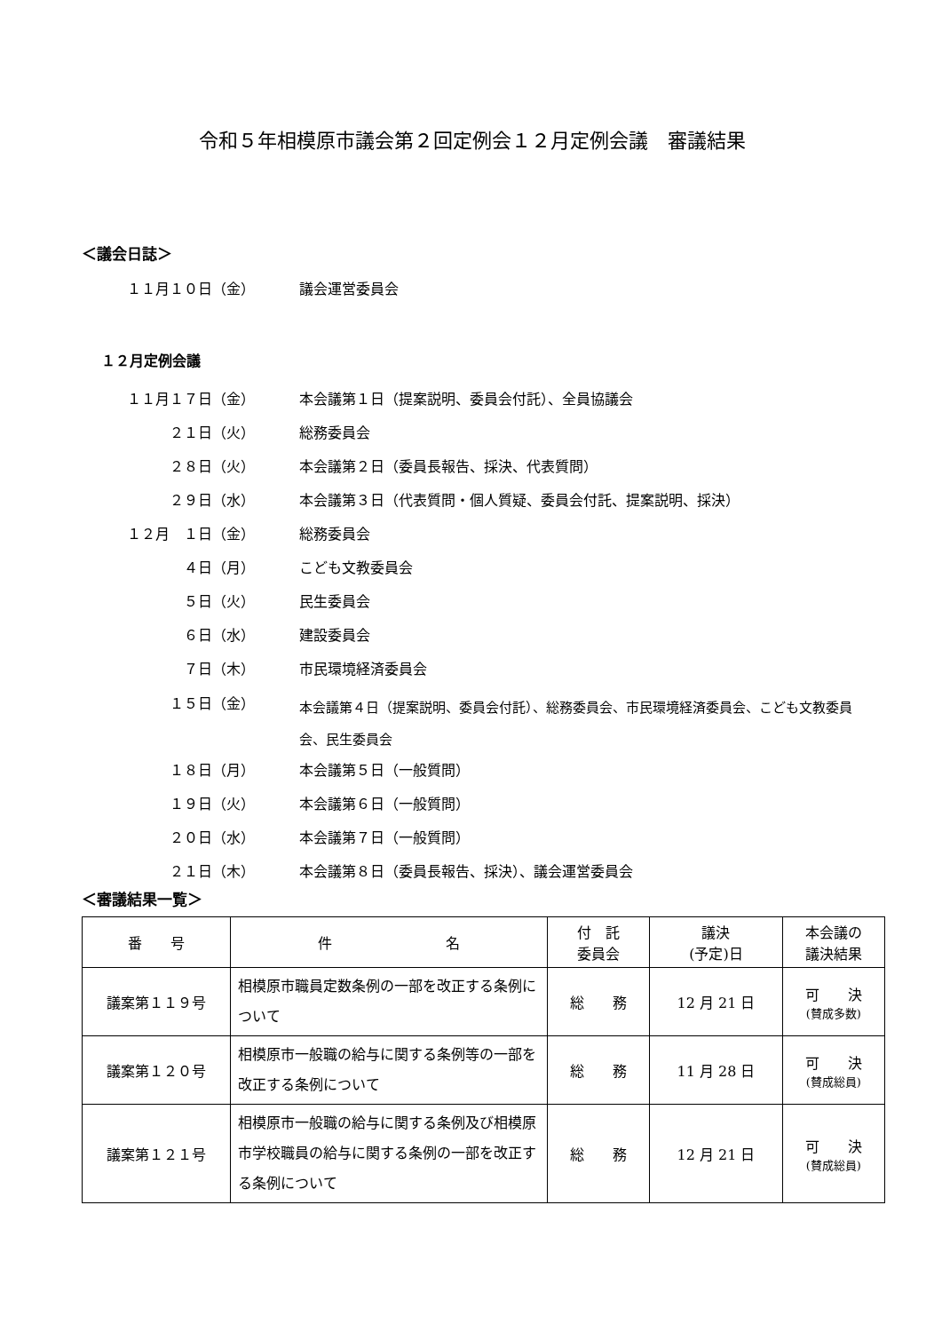令和５年相模原市議会第２回定例会１２月定例会議　審議結果
＜議会日誌＞
１１月１０日（金） 議会運営委員会
１２月定例会議
１１月１７日（金） 本会議第１日（提案説明、委員会付託）、全員協議会
２１日（火） 総務委員会
２８日（火） 本会議第２日（委員長報告、採決、代表質問）
２９日（水） 本会議第３日（代表質問・個人質疑、委員会付託、提案説明、採決）
１２月　１日（金） 総務委員会
４日（月） こども文教委員会
５日（火） 民生委員会
６日（水） 建設委員会
７日（木） 市民環境経済委員会
１５日（金） 本会議第４日（提案説明、委員会付託）、総務委員会、市民環境経済委員会、こども文教委員会、民生委員会
１８日（月） 本会議第５日（一般質問）
１９日（火） 本会議第６日（一般質問）
２０日（水） 本会議第７日（一般質問）
２１日（木） 本会議第８日（委員長報告、採決）、議会運営委員会
＜審議結果一覧＞
| 番 号 | 件 名 | 付 託 委員会 | 議決 (予定)日 | 本会議の 議決結果 |
| --- | --- | --- | --- | --- |
| 議案第１１９号 | 相模原市職員定数条例の一部を改正する条例について | 総 務 | 12 月 21 日 | 可 決 (賛成多数) |
| 議案第１２０号 | 相模原市一般職の給与に関する条例等の一部を改正する条例について | 総 務 | 11 月 28 日 | 可 決 (賛成総員) |
| 議案第１２１号 | 相模原市一般職の給与に関する条例及び相模原市学校職員の給与に関する条例の一部を改正する条例について | 総 務 | 12 月 21 日 | 可 決 (賛成総員) |